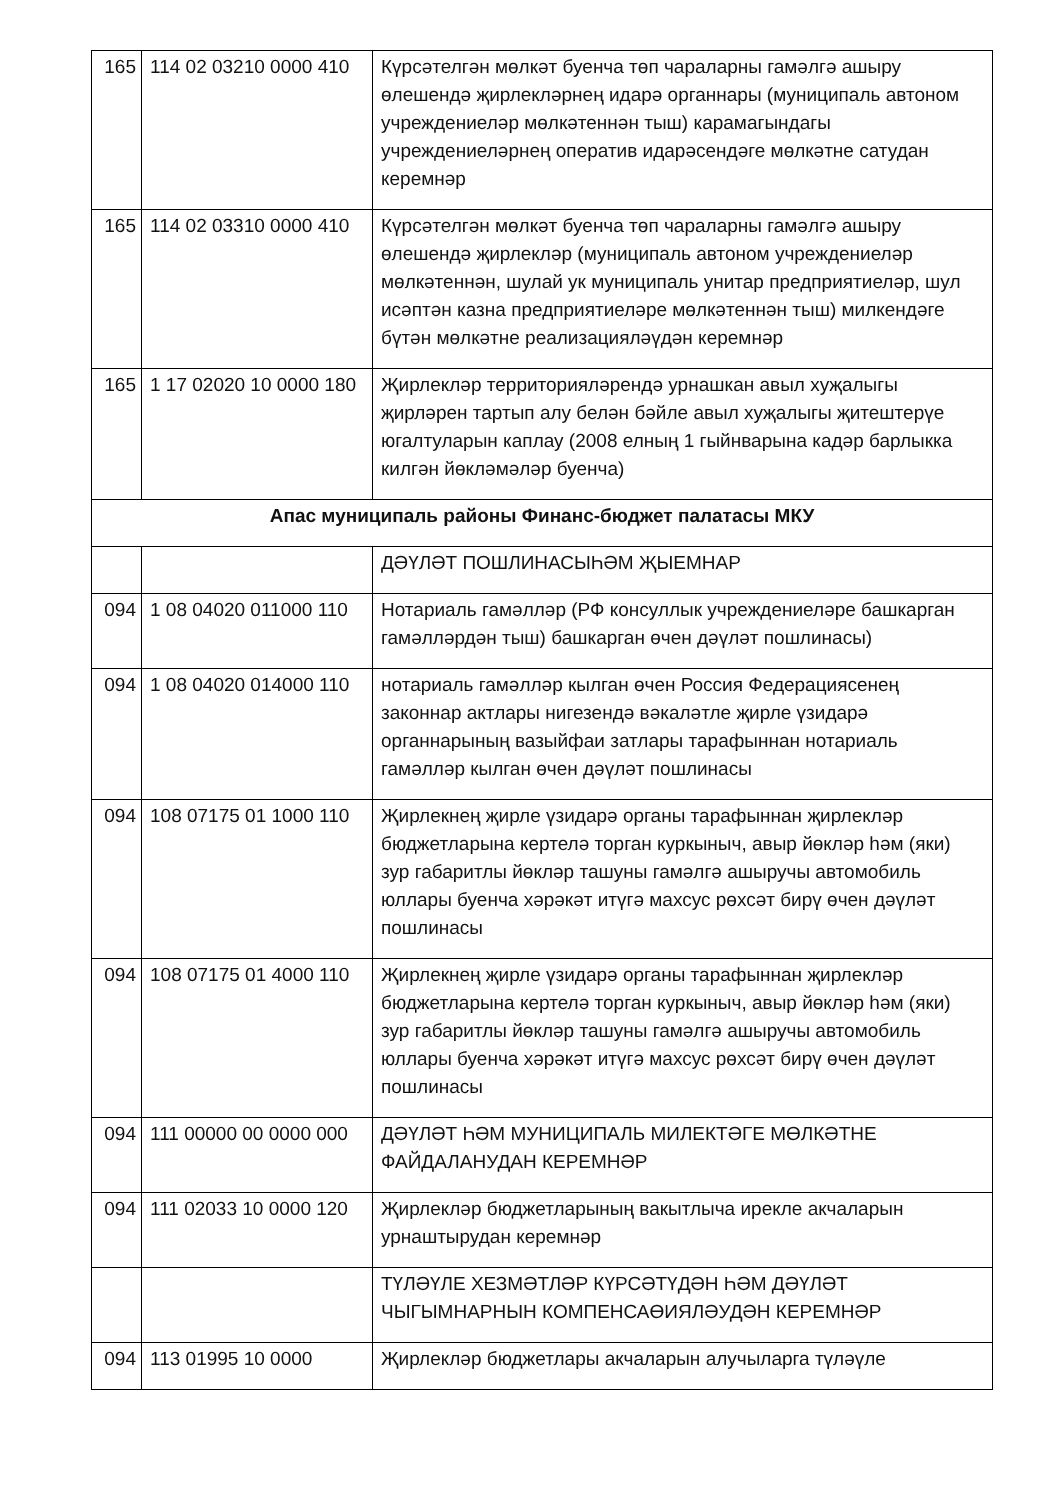| 165 | 114 02 03210 0000 410 | Күрсәтелгән мөлкәт буенча төп чараларны гамәлгә ашыру өлешендә җирлекләрнең идарә органнары (муниципаль автоном учреждениеләр мөлкәтеннән тыш) карамагындагы учреждениеләрнең оператив идарәсендәге мөлкәтне сатудан керемнәр |
| 165 | 114 02 03310 0000 410 | Күрсәтелгән мөлкәт буенча төп чараларны гамәлгә ашыру өлешендә җирлекләр (муниципаль автоном учреждениеләр мөлкәтеннән, шулай ук муниципаль унитар предприятиеләр, шул исәптән казна предприятиеләре мөлкәтеннән тыш) милкендәге бүтән мөлкәтне реализацияләүдән керемнәр |
| 165 | 1 17 02020 10 0000 180 | Җирлекләр территорияләрендә урнашкан авыл хуҗалыгы җирләрен тартып алу белән бәйле авыл хуҗалыгы җитештерүе югалтуларын каплау (2008 елның 1 гыйнварына кадәр барлыкка килгән йөкләмәләр буенча) |
| Апас муниципаль районы Финанс-бюджет палатасы МКУ | | |
| | | ДӘҮЛӘТ ПОШЛИНАСЫҺӘМ ҖЫЕМНАР |
| 094 | 1 08 04020 011000 110 | Нотариаль гамәлләр (РФ консуллык учреждениеләре башкарган гамәлләрдән тыш) башкарган өчен дәүләт пошлинасы) |
| 094 | 1 08 04020 014000 110 | нотариаль гамәлләр кылган өчен Россия Федерациясенең законнар актлары нигезендә вәкаләтле җирле үзидарә органнарының вазыйфаи затлары тарафыннан нотариаль гамәлләр кылган өчен дәүләт пошлинасы |
| 094 | 108 07175 01 1000 110 | Җирлекнең җирле үзидарә органы тарафыннан җирлекләр бюджетларына кертелә торган куркыныч, авыр йөкләр һәм (яки) зур габаритлы йөкләр ташуны гамәлгә ашыручы автомобиль юллары буенча хәрәкәт итүгә махсус рөхсәт бирү өчен дәүләт пошлинасы |
| 094 | 108 07175 01 4000 110 | Җирлекнең җирле үзидарә органы тарафыннан җирлекләр бюджетларына кертелә торган куркыныч, авыр йөкләр һәм (яки) зур габаритлы йөкләр ташуны гамәлгә ашыручы автомобиль юллары буенча хәрәкәт итүгә махсус рөхсәт бирү өчен дәүләт пошлинасы |
| 094 | 111 00000 00 0000 000 | ДӘҮЛӘТ ҺӘМ МУНИЦИПАЛЬ МИЛЕКТӘГЕ МӨЛКӘТНЕ ФАЙДАЛАНУДАН КЕРЕМНӘР |
| 094 | 111 02033 10 0000 120 | Җирлекләр бюджетларының вакытлыча ирекле акчаларын урнаштырудан керемнәр |
| | | ТҮЛӘҮЛЕ ХЕЗМӘТЛӘР КҮРСӘТҮДӘН ҺӘМ ДӘҮЛӘТ ЧЫГЫМНАРНЫН КОМПЕНСАӨИЯЛӘУДӘН КЕРЕМНӘР |
| 094 | 113 01995 10 0000 | Җирлекләр бюджетлары акчаларын алучыларга түләүле |